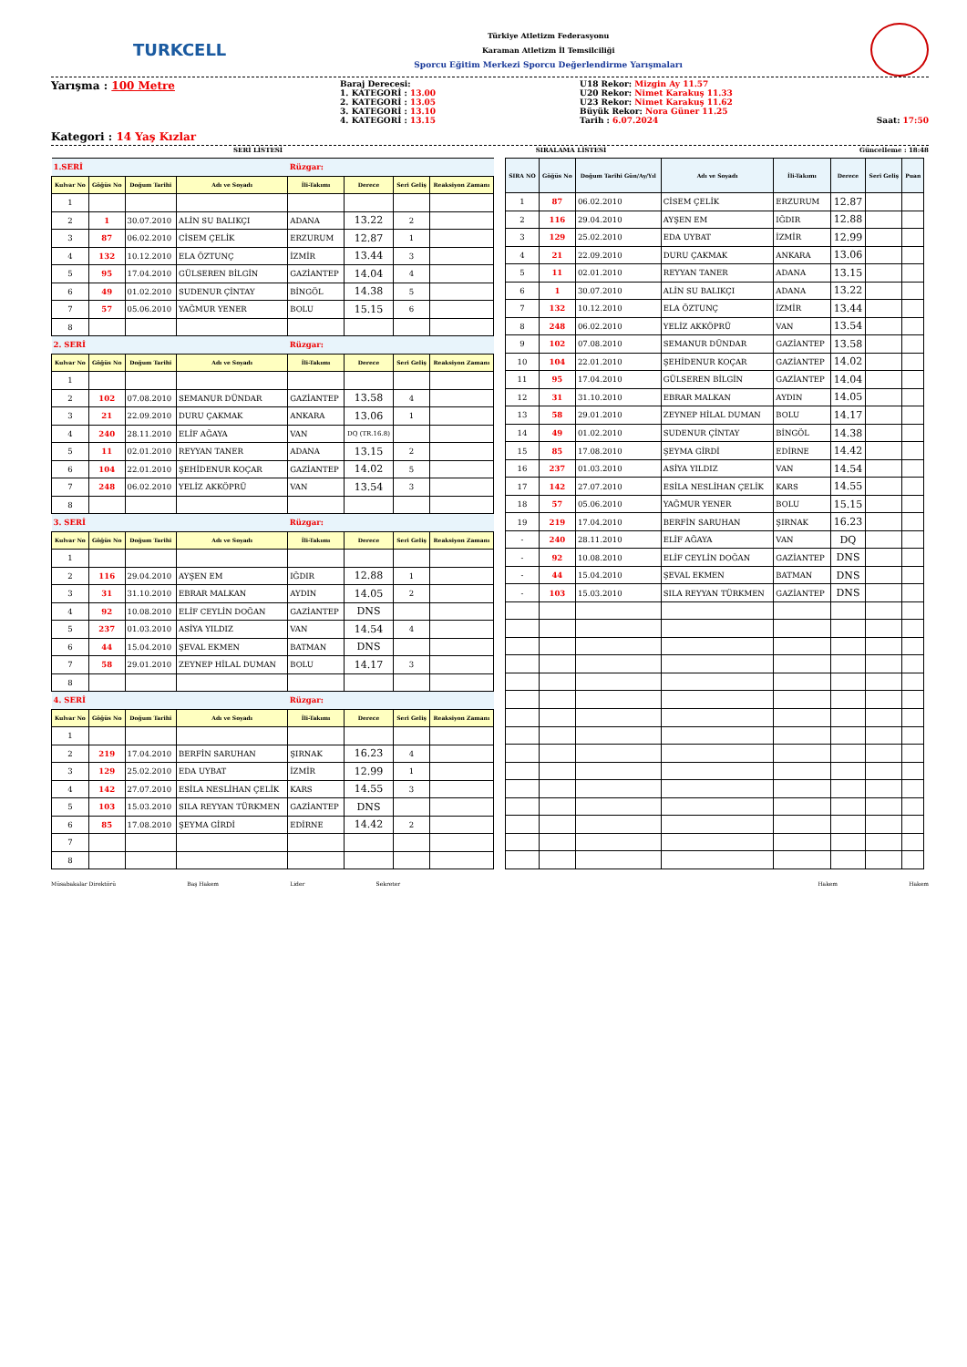TURKCELL
Türkiye Atletizm Federasyonu
Karaman Atletizm İl Temsilciliği
Sporcu Eğitim Merkezi Sporcu Değerlendirme Yarışmaları
Yarışma : 100 Metre
Kategori : 14 Yaş Kızlar
Baraj Derecesi:
1. KATEGORİ : 13.00
2. KATEGORİ : 13.05
3. KATEGORİ : 13.10
4. KATEGORİ : 13.15
U18 Rekor: Mizgin Ay 11.57
U20 Rekor: Nimet Karakuş 11.33
U23 Rekor: Nimet Karakuş 11.62
Büyük Rekor: Nora Güner 11.25
Tarih : 6.07.2024
Saat: 17:50
SERİ LİSTESİ SIRALAMA LİSTESİ Güncelleme : 18:48
| 1.SERİ | | | | Rüzgar: | | | |
| Kulvar No | Göğüs No | Doğum Tarihi | Adı ve Soyadı | İli-Takımı | Derece | Seri Geliş | Reaksiyon Zamanı |
| 1 | | | | | | | |
| 2 | 1 | 30.07.2010 | ALİN SU BALIKÇI | ADANA | 13.22 | 2 | |
| 3 | 87 | 06.02.2010 | CİSEM ÇELİK | ERZURUM | 12.87 | 1 | |
| 4 | 132 | 10.12.2010 | ELA ÖZTUNÇ | İZMİR | 13.44 | 3 | |
| 5 | 95 | 17.04.2010 | GÜLSEREN BİLGİN | GAZİANTEP | 14.04 | 4 | |
| 6 | 49 | 01.02.2010 | SUDENUR ÇİNTAY | BİNGÖL | 14.38 | 5 | |
| 7 | 57 | 05.06.2010 | YAĞMUR YENER | BOLU | 15.15 | 6 | |
| 8 | | | | | | | |
| 2. SERİ | | | | Rüzgar: | | | |
| Kulvar No | Göğüs No | Doğum Tarihi | Adı ve Soyadı | İli-Takımı | Derece | Seri Geliş | Reaksiyon Zamanı |
| 1 | | | | | | | |
| 2 | 102 | 07.08.2010 | SEMANUR DÜNDAR | GAZİANTEP | 13.58 | 4 | |
| 3 | 21 | 22.09.2010 | DURU ÇAKMAK | ANKARA | 13.06 | 1 | |
| 4 | 240 | 28.11.2010 | ELİF AĞAYA | VAN | DQ (TR.16.8) | | |
| 5 | 11 | 02.01.2010 | REYYAN TANER | ADANA | 13.15 | 2 | |
| 6 | 104 | 22.01.2010 | ŞEHİDENUR KOÇAR | GAZİANTEP | 14.02 | 5 | |
| 7 | 248 | 06.02.2010 | YELİZ AKKÖPRÜ | VAN | 13.54 | 3 | |
| 8 | | | | | | | |
| 3. SERİ | | | | Rüzgar: | | | |
| Kulvar No | Göğüs No | Doğum Tarihi | Adı ve Soyadı | İli-Takımı | Derece | Seri Geliş | Reaksiyon Zamanı |
| 1 | | | | | | | |
| 2 | 116 | 29.04.2010 | AYŞEN EM | IĞDIR | 12.88 | 1 | |
| 3 | 31 | 31.10.2010 | EBRAR MALKAN | AYDIN | 14.05 | 2 | |
| 4 | 92 | 10.08.2010 | ELİF CEYLİN DOĞAN | GAZİANTEP | DNS | | |
| 5 | 237 | 01.03.2010 | ASİYA YILDIZ | VAN | 14.54 | 4 | |
| 6 | 44 | 15.04.2010 | ŞEVAL EKMEN | BATMAN | DNS | | |
| 7 | 58 | 29.01.2010 | ZEYNEP HİLAL DUMAN | BOLU | 14.17 | 3 | |
| 8 | | | | | | | |
| 4. SERİ | | | | Rüzgar: | | | |
| Kulvar No | Göğüs No | Doğum Tarihi | Adı ve Soyadı | İli-Takımı | Derece | Seri Geliş | Reaksiyon Zamanı |
| 1 | | | | | | | |
| 2 | 219 | 17.04.2010 | BERFİN SARUHAN | ŞIRNAK | 16.23 | 4 | |
| 3 | 129 | 25.02.2010 | EDA UYBAT | İZMİR | 12.99 | 1 | |
| 4 | 142 | 27.07.2010 | ESİLA NESLİHAN ÇELİK | KARS | 14.55 | 3 | |
| 5 | 103 | 15.03.2010 | SILA REYYAN TÜRKMEN | GAZİANTEP | DNS | | |
| 6 | 85 | 17.08.2010 | ŞEYMA GİRDİ | EDİRNE | 14.42 | 2 | |
| 7 | | | | | | | |
| 8 | | | | | | | |
| SIRA NO | Göğüs No | Doğum Tarihi Gün/Ay/Yıl | Adı ve Soyadı | İli-Takımı | Derece | Seri Geliş | Puan |
| --- | --- | --- | --- | --- | --- | --- | --- |
| 1 | 87 | 06.02.2010 | CİSEM ÇELİK | ERZURUM | 12.87 | | |
| 2 | 116 | 29.04.2010 | AYŞEN EM | IĞDIR | 12.88 | | |
| 3 | 129 | 25.02.2010 | EDA UYBAT | İZMİR | 12.99 | | |
| 4 | 21 | 22.09.2010 | DURU ÇAKMAK | ANKARA | 13.06 | | |
| 5 | 11 | 02.01.2010 | REYYAN TANER | ADANA | 13.15 | | |
| 6 | 1 | 30.07.2010 | ALİN SU BALIKÇI | ADANA | 13.22 | | |
| 7 | 132 | 10.12.2010 | ELA ÖZTUNÇ | İZMİR | 13.44 | | |
| 8 | 248 | 06.02.2010 | YELİZ AKKÖPRÜ | VAN | 13.54 | | |
| 9 | 102 | 07.08.2010 | SEMANUR DÜNDAR | GAZİANTEP | 13.58 | | |
| 10 | 104 | 22.01.2010 | ŞEHİDENUR KOÇAR | GAZİANTEP | 14.02 | | |
| 11 | 95 | 17.04.2010 | GÜLSEREN BİLGİN | GAZİANTEP | 14.04 | | |
| 12 | 31 | 31.10.2010 | EBRAR MALKAN | AYDIN | 14.05 | | |
| 13 | 58 | 29.01.2010 | ZEYNEP HİLAL DUMAN | BOLU | 14.17 | | |
| 14 | 49 | 01.02.2010 | SUDENUR ÇİNTAY | BİNGÖL | 14.38 | | |
| 15 | 85 | 17.08.2010 | ŞEYMA GİRDİ | EDİRNE | 14.42 | | |
| 16 | 237 | 01.03.2010 | ASİYA YILDIZ | VAN | 14.54 | | |
| 17 | 142 | 27.07.2010 | ESİLA NESLİHAN ÇELİK | KARS | 14.55 | | |
| 18 | 57 | 05.06.2010 | YAĞMUR YENER | BOLU | 15.15 | | |
| 19 | 219 | 17.04.2010 | BERFİN SARUHAN | ŞIRNAK | 16.23 | | |
| - | 240 | 28.11.2010 | ELİF AĞAYA | VAN | DQ | | |
| - | 92 | 10.08.2010 | ELİF CEYLİN DOĞAN | GAZİANTEP | DNS | | |
| - | 44 | 15.04.2010 | ŞEVAL EKMEN | BATMAN | DNS | | |
| - | 103 | 15.03.2010 | SILA REYYAN TÜRKMEN | GAZİANTEP | DNS | | |
Müsabakalar Direktörü Baş Hakem Lider Sekreter Hakem Hakem